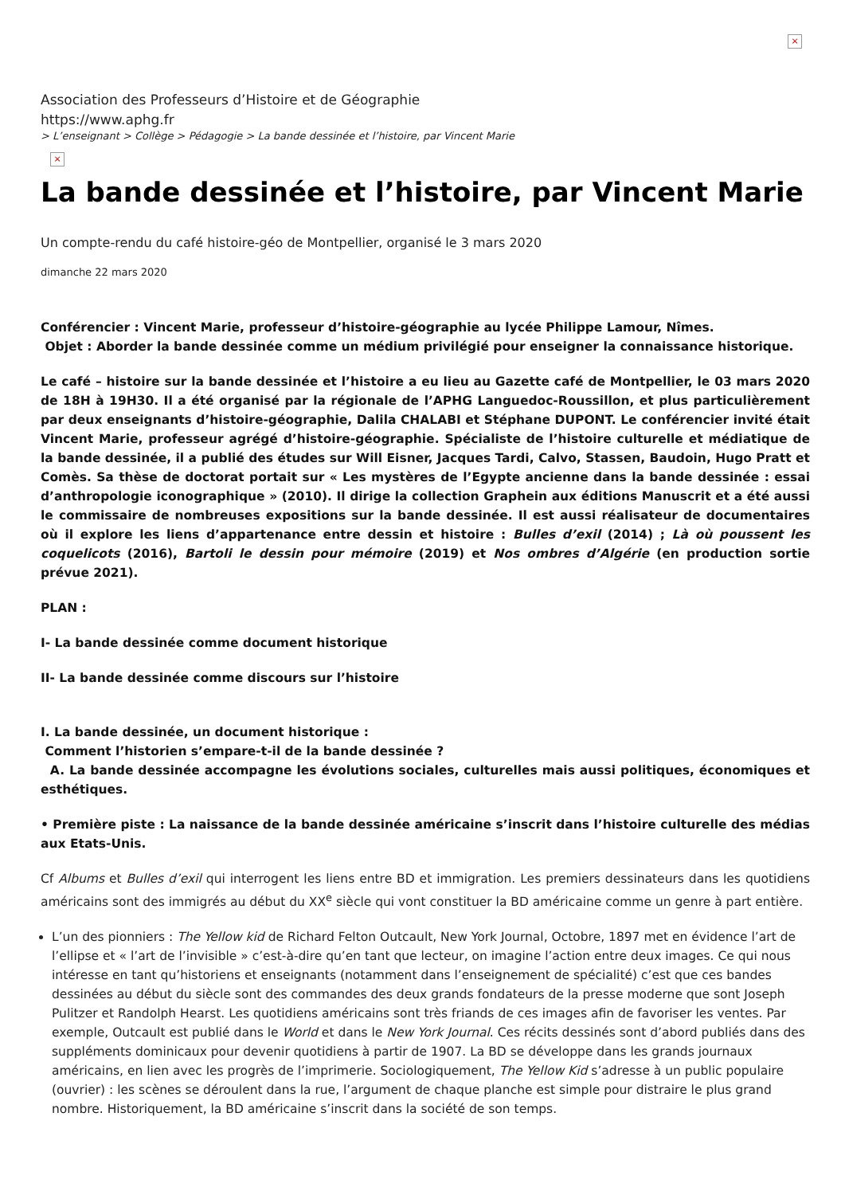×
Association des Professeurs d’Histoire et de Géographie
https://www.aphg.fr
> L’enseignant > Collège > Pédagogie > La bande dessinée et l’histoire, par Vincent Marie
×
La bande dessinée et l’histoire, par Vincent Marie
Un compte-rendu du café histoire-géo de Montpellier, organisé le 3 mars 2020
dimanche 22 mars 2020
Conférencier : Vincent Marie, professeur d’histoire-géographie au lycée Philippe Lamour, Nîmes.
Objet : Aborder la bande dessinée comme un médium privilégié pour enseigner la connaissance historique.
Le café – histoire sur la bande dessinée et l’histoire a eu lieu au Gazette café de Montpellier, le 03 mars 2020 de 18H à 19H30. Il a été organisé par la régionale de l’APHG Languedoc-Roussillon, et plus particulièrement par deux enseignants d’histoire-géographie, Dalila CHALABI et Stéphane DUPONT. Le conférencier invité était Vincent Marie, professeur agrégé d’histoire-géographie. Spécialiste de l’histoire culturelle et médiatique de la bande dessinée, il a publié des études sur Will Eisner, Jacques Tardi, Calvo, Stassen, Baudoin, Hugo Pratt et Comès. Sa thèse de doctorat portait sur « Les mystères de l’Egypte ancienne dans la bande dessinée : essai d’anthropologie iconographique » (2010). Il dirige la collection Graphein aux éditions Manuscrit et a été aussi le commissaire de nombreuses expositions sur la bande dessinée. Il est aussi réalisateur de documentaires où il explore les liens d’appartenance entre dessin et histoire : Bulles d’exil (2014) ; Là où poussent les coquelicots (2016), Bartoli le dessin pour mémoire (2019) et Nos ombres d’Algérie (en production sortie prévue 2021).
PLAN :
I- La bande dessinée comme document historique
II- La bande dessinée comme discours sur l’histoire
I. La bande dessinée, un document historique :
Comment l’historien s’empare-t-il de la bande dessinée ?
A. La bande dessinée accompagne les évolutions sociales, culturelles mais aussi politiques, économiques et esthétiques.
• Première piste : La naissance de la bande dessinée américaine s’inscrit dans l’histoire culturelle des médias aux Etats-Unis.
Cf Albums et Bulles d’exil qui interrogent les liens entre BD et immigration. Les premiers dessinateurs dans les quotidiens américains sont des immigrés au début du XX<sup>e</sup> siècle qui vont constituer la BD américaine comme un genre à part entière.
L’un des pionniers : The Yellow kid de Richard Felton Outcault, New York Journal, Octobre, 1897 met en évidence l’art de l’ellipse et « l’art de l’invisible » c’est-à-dire qu’en tant que lecteur, on imagine l’action entre deux images. Ce qui nous intéresse en tant qu’historiens et enseignants (notamment dans l’enseignement de spécialité) c’est que ces bandes dessinées au début du siècle sont des commandes des deux grands fondateurs de la presse moderne que sont Joseph Pulitzer et Randolph Hearst. Les quotidiens américains sont très friands de ces images afin de favoriser les ventes. Par exemple, Outcault est publié dans le World et dans le New York Journal. Ces récits dessinés sont d’abord publiés dans des suppléments dominicaux pour devenir quotidiens à partir de 1907. La BD se développe dans les grands journaux américains, en lien avec les progrès de l’imprimerie. Sociologiquement, The Yellow Kid s’adresse à un public populaire (ouvrier) : les scènes se déroulent dans la rue, l’argument de chaque planche est simple pour distraire le plus grand nombre. Historiquement, la BD américaine s’inscrit dans la société de son temps.